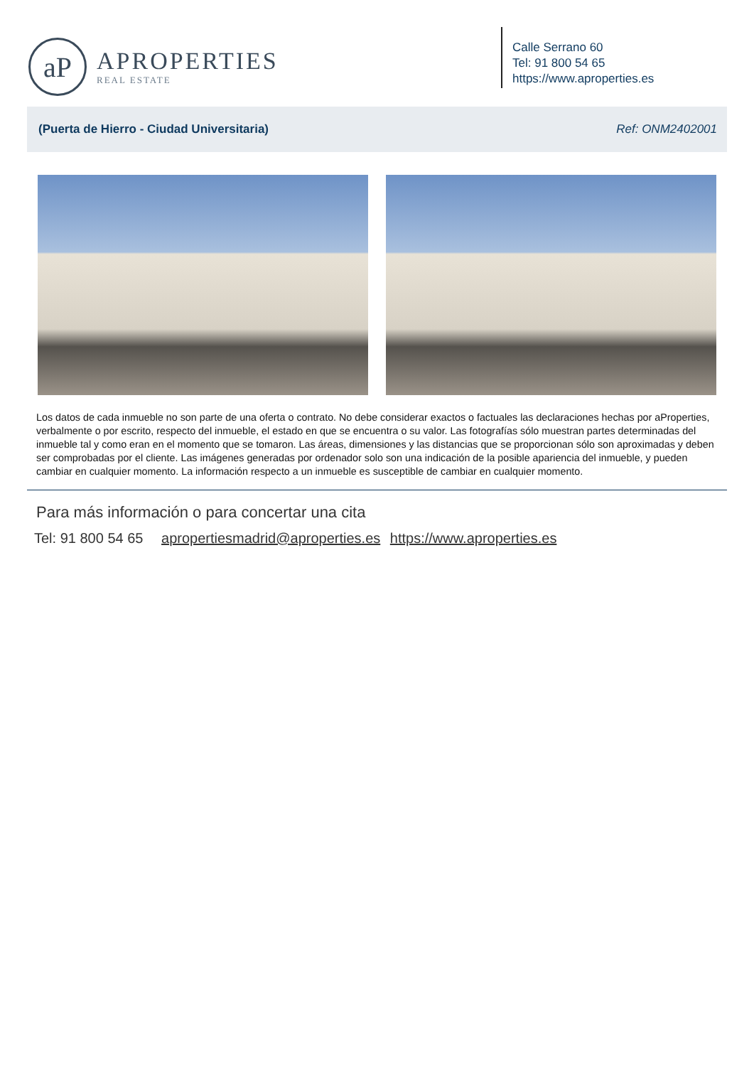aP
APROPERTIES
REAL ESTATE
Calle Serrano 60
Tel: 91 800 54 65
https://www.aproperties.es
(Puerta de Hierro - Ciudad Universitaria) Ref: ONM2402001
Los datos de cada inmueble no son parte de una oferta o contrato. No debe considerar exactos o factuales las declaraciones hechas por aProperties, verbalmente o por escrito, respecto del inmueble, el estado en que se encuentra o su valor. Las fotografías sólo muestran partes determinadas del inmueble tal y como eran en el momento que se tomaron. Las áreas, dimensiones y las distancias que se proporcionan sólo son aproximadas y deben ser comprobadas por el cliente. Las imágenes generadas por ordenador solo son una indicación de la posible apariencia del inmueble, y pueden cambiar en cualquier momento. La información respecto a un inmueble es susceptible de cambiar en cualquier momento.
Para más información o para concertar una cita
Tel: 91 800 54 65 apropertiesmadrid@aproperties.es https://www.aproperties.es